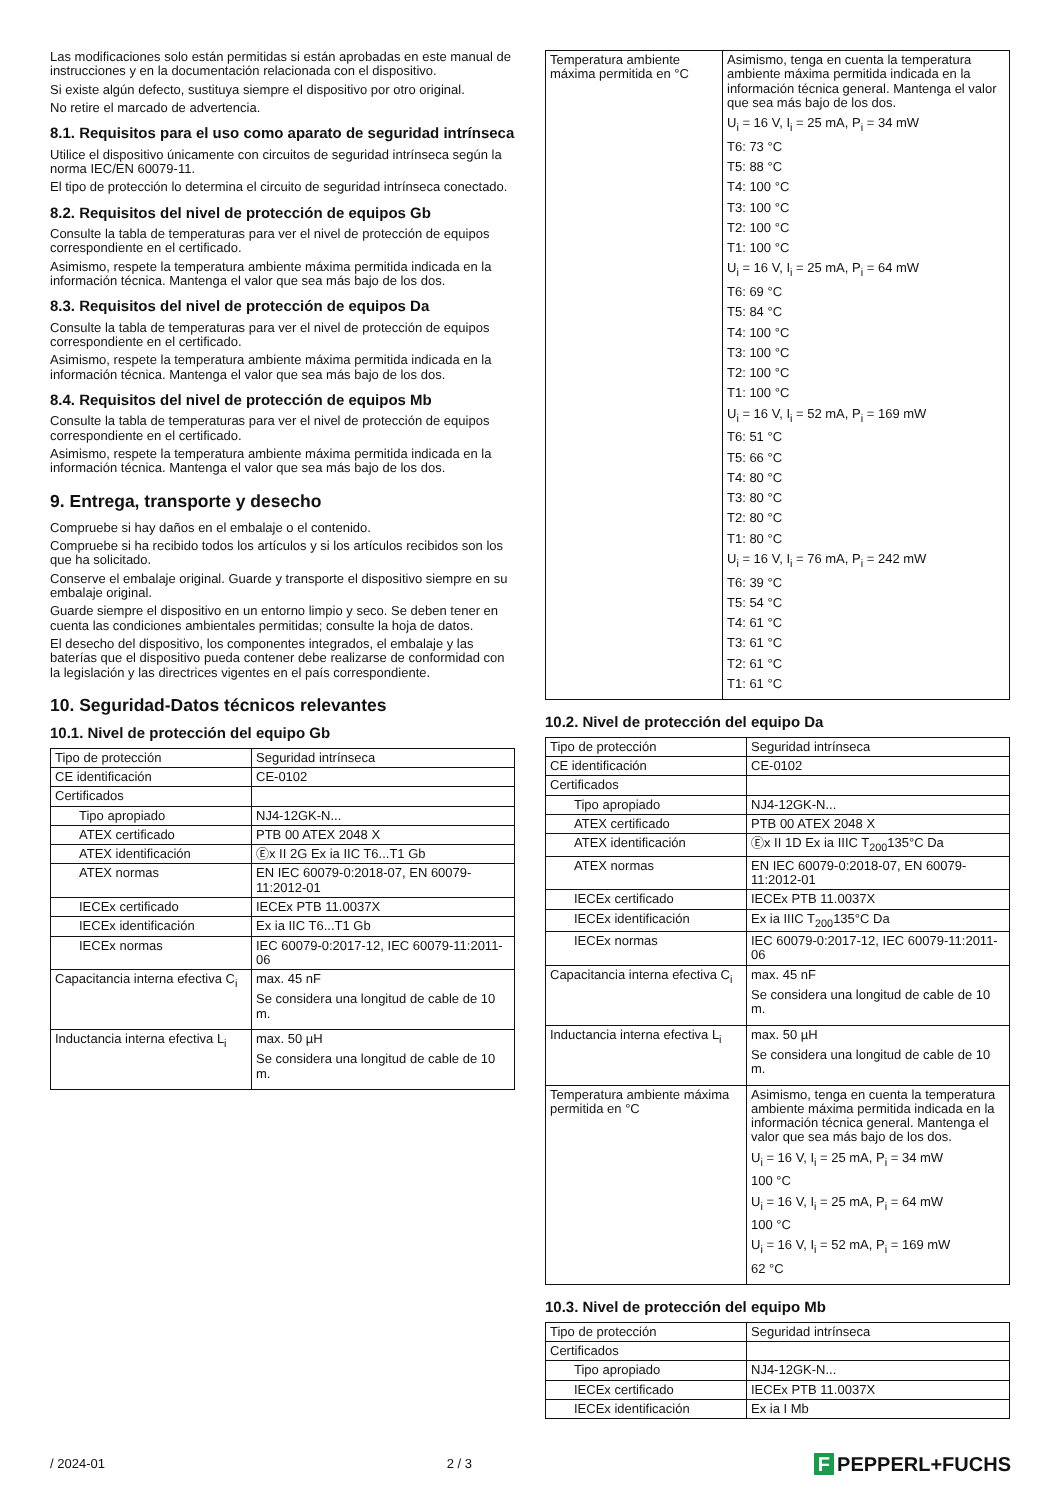Las modificaciones solo están permitidas si están aprobadas en este manual de instrucciones y en la documentación relacionada con el dispositivo.
Si existe algún defecto, sustituya siempre el dispositivo por otro original.
No retire el marcado de advertencia.
8.1. Requisitos para el uso como aparato de seguridad intrínseca
Utilice el dispositivo únicamente con circuitos de seguridad intrínseca según la norma IEC/EN 60079-11.
El tipo de protección lo determina el circuito de seguridad intrínseca conectado.
8.2. Requisitos del nivel de protección de equipos Gb
Consulte la tabla de temperaturas para ver el nivel de protección de equipos correspondiente en el certificado.
Asimismo, respete la temperatura ambiente máxima permitida indicada en la información técnica. Mantenga el valor que sea más bajo de los dos.
8.3. Requisitos del nivel de protección de equipos Da
Consulte la tabla de temperaturas para ver el nivel de protección de equipos correspondiente en el certificado.
Asimismo, respete la temperatura ambiente máxima permitida indicada en la información técnica. Mantenga el valor que sea más bajo de los dos.
8.4. Requisitos del nivel de protección de equipos Mb
Consulte la tabla de temperaturas para ver el nivel de protección de equipos correspondiente en el certificado.
Asimismo, respete la temperatura ambiente máxima permitida indicada en la información técnica. Mantenga el valor que sea más bajo de los dos.
9. Entrega, transporte y desecho
Compruebe si hay daños en el embalaje o el contenido.
Compruebe si ha recibido todos los artículos y si los artículos recibidos son los que ha solicitado.
Conserve el embalaje original. Guarde y transporte el dispositivo siempre en su embalaje original.
Guarde siempre el dispositivo en un entorno limpio y seco. Se deben tener en cuenta las condiciones ambientales permitidas; consulte la hoja de datos.
El desecho del dispositivo, los componentes integrados, el embalaje y las baterías que el dispositivo pueda contener debe realizarse de conformidad con la legislación y las directrices vigentes en el país correspondiente.
10. Seguridad-Datos técnicos relevantes
10.1. Nivel de protección del equipo Gb
| Tipo de protección | Seguridad intrínseca |
| CE identificación | CE-0102 |
| Certificados | |
| Tipo apropiado | NJ4-12GK-N... |
| ATEX certificado | PTB 00 ATEX 2048 X |
| ATEX identificación | Ⓔx II 2G Ex ia IIC T6...T1 Gb |
| ATEX normas | EN IEC 60079-0:2018-07, EN 60079-11:2012-01 |
| IECEx certificado | IECEx PTB 11.0037X |
| IECEx identificación | Ex ia IIC T6...T1 Gb |
| IECEx normas | IEC 60079-0:2017-12, IEC 60079-11:2011-06 |
| Capacitancia interna efectiva C<sub>i</sub> | max. 45 nF Se considera una longitud de cable de 10 m. |
| Inductancia interna efectiva L<sub>i</sub> | max. 50 µH Se considera una longitud de cable de 10 m. |
| Temperatura ambiente máxima permitida en °C | Asimismo, tenga en cuenta la temperatura ambiente máxima permitida indicada en la información técnica general. Mantenga el valor que sea más bajo de los dos. U<sub>i</sub> = 16 V, I<sub>i</sub> = 25 mA, P<sub>i</sub> = 34 mW T6: 73 °C T5: 88 °C T4: 100 °C T3: 100 °C T2: 100 °C T1: 100 °C U<sub>i</sub> = 16 V, I<sub>i</sub> = 25 mA, P<sub>i</sub> = 64 mW T6: 69 °C T5: 84 °C T4: 100 °C T3: 100 °C T2: 100 °C T1: 100 °C U<sub>i</sub> = 16 V, I<sub>i</sub> = 52 mA, P<sub>i</sub> = 169 mW T6: 51 °C T5: 66 °C T4: 80 °C T3: 80 °C T2: 80 °C T1: 80 °C U<sub>i</sub> = 16 V, I<sub>i</sub> = 76 mA, P<sub>i</sub> = 242 mW T6: 39 °C T5: 54 °C T4: 61 °C T3: 61 °C T2: 61 °C T1: 61 °C |
10.2. Nivel de protección del equipo Da
| Tipo de protección | Seguridad intrínseca |
| CE identificación | CE-0102 |
| Certificados | |
| Tipo apropiado | NJ4-12GK-N... |
| ATEX certificado | PTB 00 ATEX 2048 X |
| ATEX identificación | Ⓔx II 1D Ex ia IIIC T<sub>200</sub>135°C Da |
| ATEX normas | EN IEC 60079-0:2018-07, EN 60079-11:2012-01 |
| IECEx certificado | IECEx PTB 11.0037X |
| IECEx identificación | Ex ia IIIC T<sub>200</sub>135°C Da |
| IECEx normas | IEC 60079-0:2017-12, IEC 60079-11:2011-06 |
| Capacitancia interna efectiva C<sub>i</sub> | max. 45 nF Se considera una longitud de cable de 10 m. |
| Inductancia interna efectiva L<sub>i</sub> | max. 50 µH Se considera una longitud de cable de 10 m. |
| Temperatura ambiente máxima permitida en °C | Asimismo, tenga en cuenta la temperatura ambiente máxima permitida indicada en la información técnica general. Mantenga el valor que sea más bajo de los dos. U<sub>i</sub> = 16 V, I<sub>i</sub> = 25 mA, P<sub>i</sub> = 34 mW 100 °C U<sub>i</sub> = 16 V, I<sub>i</sub> = 25 mA, P<sub>i</sub> = 64 mW 100 °C U<sub>i</sub> = 16 V, I<sub>i</sub> = 52 mA, P<sub>i</sub> = 169 mW 62 °C |
10.3. Nivel de protección del equipo Mb
| Tipo de protección | Seguridad intrínseca |
| Certificados | |
| Tipo apropiado | NJ4-12GK-N... |
| IECEx certificado | IECEx PTB 11.0037X |
| IECEx identificación | Ex ia I Mb |
/ 2024-01 2 / 3 F PEPPERL+FUCHS